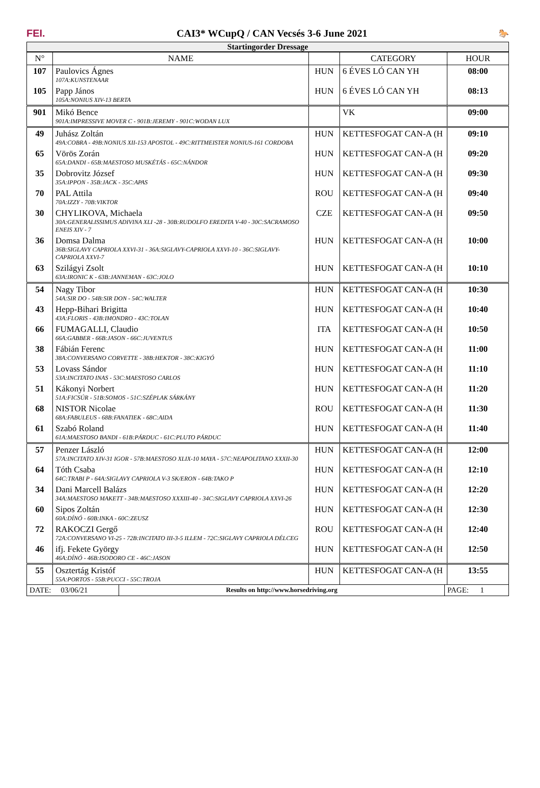FEI.
CAI3* WCupQ / CAN Vecsés 3-6 June 2021
🐎
Startingorder Dressage
| N° | NAME | | CATEGORY | HOUR |
| --- | --- | --- | --- | --- |
| 107 | Paulovics Ágnes 107A:KUNSTENAAR | HUN | 6 ÉVES LÓ CAN YH | 08:00 |
| 105 | Papp János 105A:NONIUS XIV-13 BERTA | HUN | 6 ÉVES LÓ CAN YH | 08:13 |
| 901 | Mikó Bence 901A:IMPRESSIVE MOVER C - 901B:JEREMY - 901C:WODAN LUX | | VK | 09:00 |
| 49 | Juhász Zoltán 49A:COBRA - 49B:NONIUS XII-153 APOSTOL - 49C:RITTMEISTER NONIUS-161 CORDOBA | HUN | KETTESFOGAT CAN-A (H | 09:10 |
| 65 | Vörös Zorán 65A:DANDI - 65B:MAESTOSO MUSKÉTÁS - 65C:NÁNDOR | HUN | KETTESFOGAT CAN-A (H | 09:20 |
| 35 | Dobrovitz József 35A:IPPON - 35B:JACK - 35C:APAS | HUN | KETTESFOGAT CAN-A (H | 09:30 |
| 70 | PAL Attila 70A:IZZY - 70B:VIKTOR | ROU | KETTESFOGAT CAN-A (H | 09:40 |
| 30 | CHYLIKOVA, Michaela 30A:GENERALISSIMUS ADIVINA XLI -28 - 30B:RUDOLFO EREDITA V-40 - 30C:SACRAMOSO ENEIS XIV - 7 | CZE | KETTESFOGAT CAN-A (H | 09:50 |
| 36 | Domsa Dalma 36B:SIGLAVY CAPRIOLA XXVI-31 - 36A:SIGLAVY-CAPRIOLA XXVI-10 - 36C:SIGLAVY-CAPRIOLA XXVI-7 | HUN | KETTESFOGAT CAN-A (H | 10:00 |
| 63 | Szilágyi Zsolt 63A:IRONIC K - 63B:JANNEMAN - 63C:JOLO | HUN | KETTESFOGAT CAN-A (H | 10:10 |
| 54 | Nagy Tibor 54A:SIR DO - 54B:SIR DON - 54C:WALTER | HUN | KETTESFOGAT CAN-A (H | 10:30 |
| 43 | Hepp-Bihari Brigitta 43A:FLORIS - 43B:IMONDRO - 43C:TOLAN | HUN | KETTESFOGAT CAN-A (H | 10:40 |
| 66 | FUMAGALLI, Claudio 66A:GABBER - 66B:JASON - 66C:JUVENTUS | ITA | KETTESFOGAT CAN-A (H | 10:50 |
| 38 | Fábián Ferenc 38A:CONVERSANO CORVETTE - 38B:HEKTOR - 38C:KIGYÓ | HUN | KETTESFOGAT CAN-A (H | 11:00 |
| 53 | Lovass Sándor 53A:INCITATO INAS - 53C:MAESTOSO CARLOS | HUN | KETTESFOGAT CAN-A (H | 11:10 |
| 51 | Kákonyi Norbert 51A:FICSÚR - 51B:SOMOS - 51C:SZÉPLAK SÁRKÁNY | HUN | KETTESFOGAT CAN-A (H | 11:20 |
| 68 | NISTOR Nicolae 68A:FABULEUS - 68B:FANATIEK - 68C:AIDA | ROU | KETTESFOGAT CAN-A (H | 11:30 |
| 61 | Szabó Roland 61A:MAESTOSO BANDI - 61B:PÁRDUC - 61C:PLUTO PÁRDUC | HUN | KETTESFOGAT CAN-A (H | 11:40 |
| 57 | Penzer László 57A:INCITATO XIV-31 IGOR - 57B:MAESTOSO XLIX-10 MAYA - 57C:NEAPOLITANO XXXII-30 | HUN | KETTESFOGAT CAN-A (H | 12:00 |
| 64 | Tóth Csaba 64C:TRABI P - 64A:SIGLAVY CAPRIOLA V-3 SK/ERON - 64B:TAKO P | HUN | KETTESFOGAT CAN-A (H | 12:10 |
| 34 | Dani Marcell Balázs 34A:MAESTOSO MAKETT - 34B:MAESTOSO XXXIII-40 - 34C:SIGLAVY CAPRIOLA XXVI-26 | HUN | KETTESFOGAT CAN-A (H | 12:20 |
| 60 | Sipos Zoltán 60A:DÍNÓ - 60B:INKA - 60C:ZEUSZ | HUN | KETTESFOGAT CAN-A (H | 12:30 |
| 72 | RAKOCZI Gergő 72A:CONVERSANO VI-25 - 72B:INCITATO III-3-5 ILLEM - 72C:SIGLAVY CAPRIOLA DÉLCEG | ROU | KETTESFOGAT CAN-A (H | 12:40 |
| 46 | ifj. Fekete György 46A:DÍNÓ - 46B:ISODORO CE - 46C:JASON | HUN | KETTESFOGAT CAN-A (H | 12:50 |
| 55 | Osztertág Kristóf 55A:PORTOS - 55B:PUCCI - 55C:TROJA | HUN | KETTESFOGAT CAN-A (H | 13:55 |
| DATE: 03/06/21 | Results on http://www.horsedriving.org | PAGE: 1 |